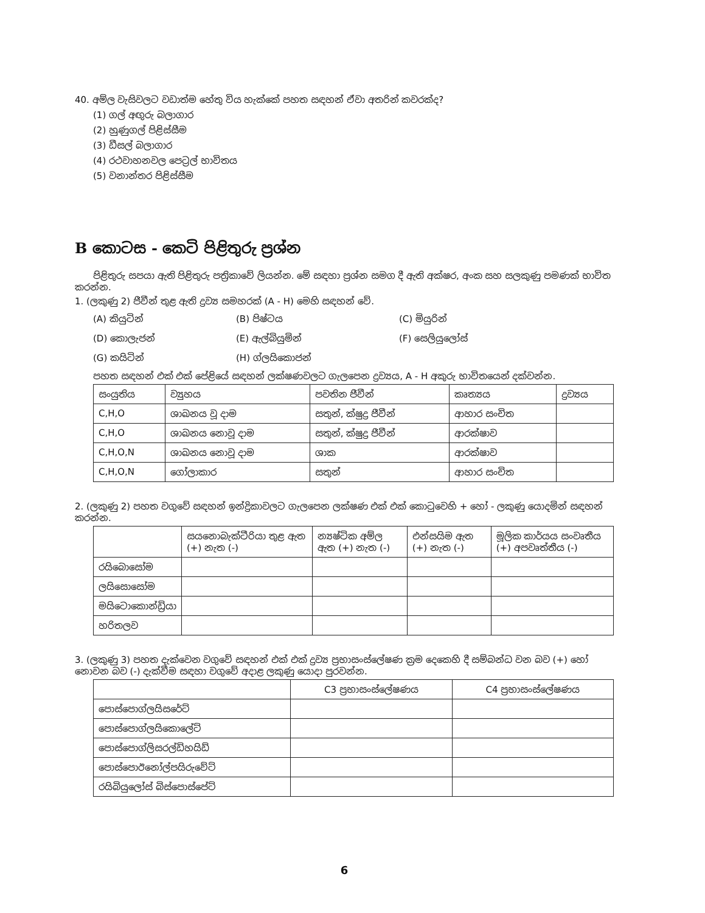40. අම්ල වැසිවලට වඩාත්ම හේතු විය හැක්කේ පහත සඳහන් ඒවා අතරින් කවරක්ද?
(1) ගල් අඟුරු බලාගාර
(2) හුණුගල් පිළිස්සීම
(3) ඩීසල් බලාගාර
(4) රථවාහනවල පෙට්‍රල් භාවිතය
(5) වනාන්තර පිළිස්සීම
B කොටස - කෙටි පිළිතුරු ප්‍රශ්න
පිළිතුරු සපයා ඇති පිළිතුරු පත්‍රිකාවේ ලියන්න. මේ සඳහා ප්‍රශ්න සමග දී ඇති අක්ෂර, අංක සහ සලකුණු පමණක් භාවිත කරන්න.
1. (ලකුණු 2) ජීවීන් තුළ ඇති ද්‍රව්‍ය සමහරක් (A - H) මෙහි සඳහන් වේ.
(A) කියුටින් (B) පිෂ්ටය (C) මියුරින්
(D) කොලැජන් (E) ඇල්බියුමින් (F) සෙලියුලෝස්
(G) කයිටින් (H) ග්ලයිකොජන්
පහත සඳහන් එක් එක් පේළියේ සඳහන් ලක්ෂණවලට ගැලපෙන ද්‍රව්‍යය, A - H අකුරු භාවිතයෙන් දක්වන්න.
| සංයුතිය | ව්‍යුහය | පවතින ජීවීන් | කෘත්‍යය | ද්‍රව්‍යය |
| --- | --- | --- | --- | --- |
| C,H,O | ශාඛනය වූ දාම | සතුන්, ක්ෂුද්‍ර ජීවීන් | ආහාර සංචිත | |
| C,H,O | ශාඛනය නොවූ දාම | සතුන්, ක්ෂුද්‍ර ජීවීන් | ආරක්ෂාව | |
| C,H,O,N | ශාඛනය නොවූ දාම | ශාක | ආරක්ෂාව | |
| C,H,O,N | ගෝලාකාර | සතුන් | ආහාර සංචිත | |
2. (ලකුණු 2) පහත වගුවේ සඳහන් ඉන්ද්‍රිකාවලට ගැලපෙන ලක්ෂණ එක් එක් කොටුවෙහි + හෝ - ලකුණු යොදමින් සඳහන් කරන්න.
| | සයනොබැක්ටීරියා තුළ ඇත (+) නැත (-) | න්‍යෂ්ටික අම්ල ඇත (+) නැත (-) | එන්සයිම ඇත (+) නැත (-) | මූලික කාර්යය සංවෘතීය (+) අපවෘත්තීය (-) |
| --- | --- | --- | --- | --- |
| රයිබොසෝම | | | | |
| ලයිසොසෝම | | | | |
| මයිටොකොන්ඩ්‍රියා | | | | |
| හරිතලව | | | | |
3. (ලකුණු 3) පහත දැක්වෙන වගුවේ සඳහන් එක් එක් ද්‍රව්‍ය ප්‍රභාසංස්ලේෂණ ක්‍රම දෙකෙහි දී සම්බන්ධ වන බව (+) හෝ නොවන බව (-) දැක්වීම සඳහා වගුවේ අදාළ ලකුණු යොදා පුරවන්න.
| | C3 ප්‍රභාසංස්ලේෂණය | C4 ප්‍රභාසංස්ලේෂණය |
| --- | --- | --- |
| පොස්පොග්ලයිසරේට් | | |
| පොස්පොග්ලයිකොලේට් | | |
| පොස්පොග්ලිසරල්ඩිහයිඩ් | | |
| පොස්පොඊනෝල්පයිරුවේට් | | |
| රයිබියුලෝස් බිස්පොස්පේට් | | |
6